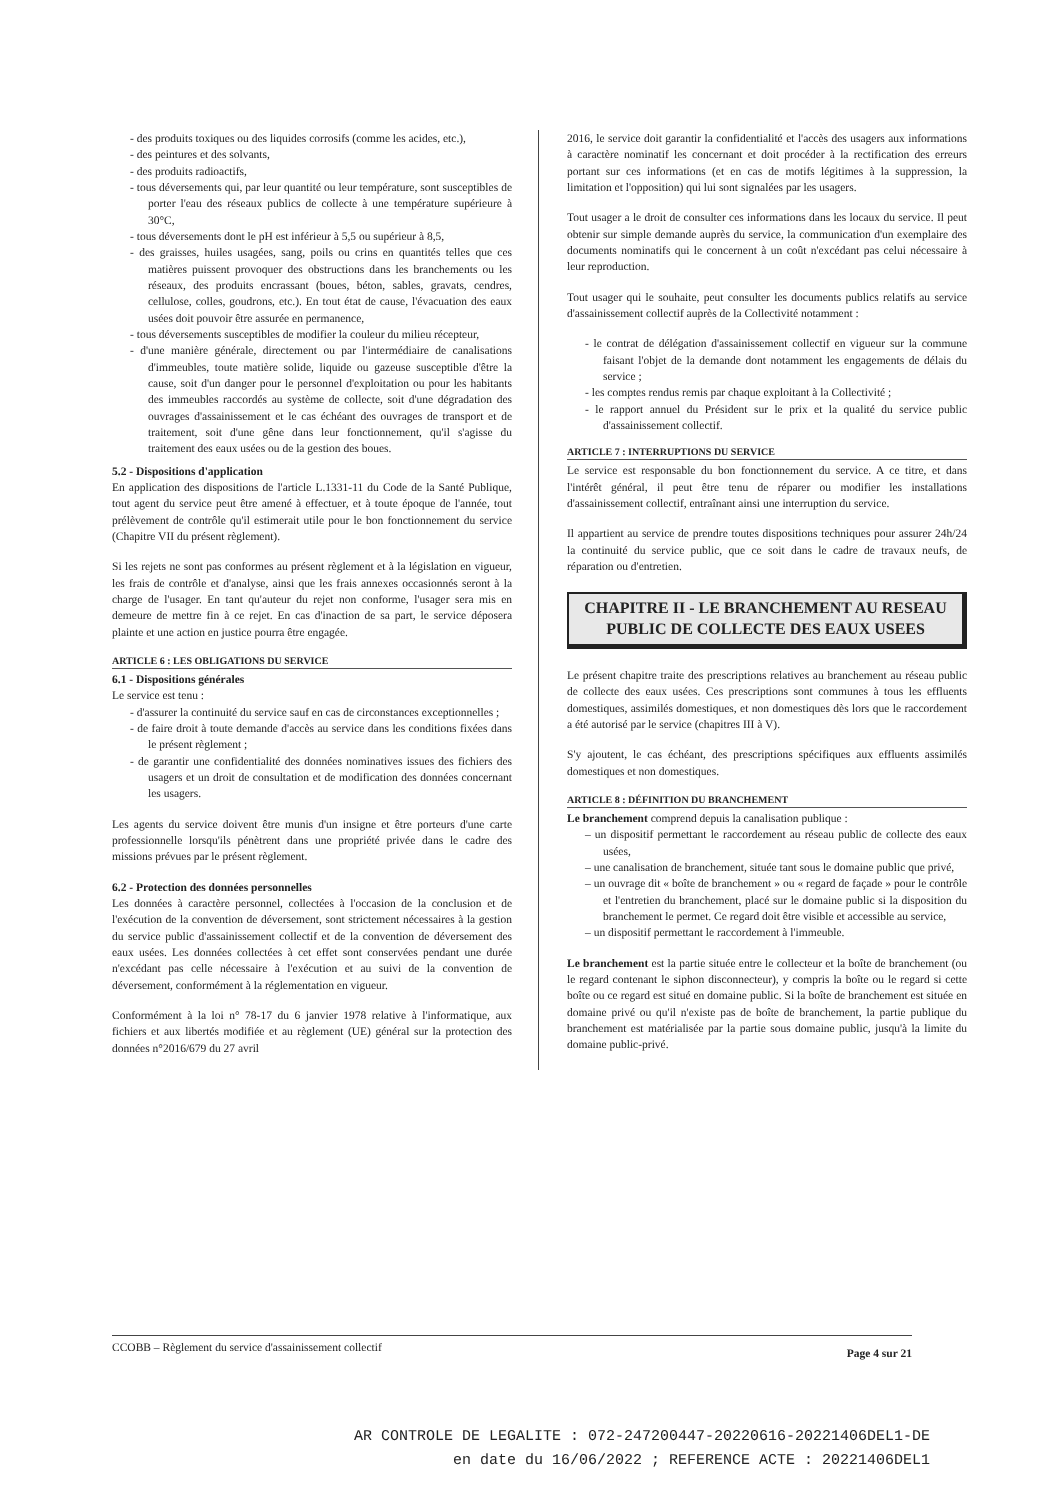- des produits toxiques ou des liquides corrosifs (comme les acides, etc.),
- des peintures et des solvants,
- des produits radioactifs,
- tous déversements qui, par leur quantité ou leur température, sont susceptibles de porter l'eau des réseaux publics de collecte à une température supérieure à 30°C,
- tous déversements dont le pH est inférieur à 5,5 ou supérieur à 8,5,
- des graisses, huiles usagées, sang, poils ou crins en quantités telles que ces matières puissent provoquer des obstructions dans les branchements ou les réseaux, des produits encrassant (boues, béton, sables, gravats, cendres, cellulose, colles, goudrons, etc.). En tout état de cause, l'évacuation des eaux usées doit pouvoir être assurée en permanence,
- tous déversements susceptibles de modifier la couleur du milieu récepteur,
- d'une manière générale, directement ou par l'intermédiaire de canalisations d'immeubles, toute matière solide, liquide ou gazeuse susceptible d'être la cause, soit d'un danger pour le personnel d'exploitation ou pour les habitants des immeubles raccordés au système de collecte, soit d'une dégradation des ouvrages d'assainissement et le cas échéant des ouvrages de transport et de traitement, soit d'une gêne dans leur fonctionnement, qu'il s'agisse du traitement des eaux usées ou de la gestion des boues.
5.2 - Dispositions d'application
En application des dispositions de l'article L.1331-11 du Code de la Santé Publique, tout agent du service peut être amené à effectuer, et à toute époque de l'année, tout prélèvement de contrôle qu'il estimerait utile pour le bon fonctionnement du service (Chapitre VII du présent règlement).
Si les rejets ne sont pas conformes au présent règlement et à la législation en vigueur, les frais de contrôle et d'analyse, ainsi que les frais annexes occasionnés seront à la charge de l'usager. En tant qu'auteur du rejet non conforme, l'usager sera mis en demeure de mettre fin à ce rejet. En cas d'inaction de sa part, le service déposera plainte et une action en justice pourra être engagée.
ARTICLE 6 : LES OBLIGATIONS DU SERVICE
6.1 - Dispositions générales
Le service est tenu :
- d'assurer la continuité du service sauf en cas de circonstances exceptionnelles ;
- de faire droit à toute demande d'accès au service dans les conditions fixées dans le présent règlement ;
- de garantir une confidentialité des données nominatives issues des fichiers des usagers et un droit de consultation et de modification des données concernant les usagers.
Les agents du service doivent être munis d'un insigne et être porteurs d'une carte professionnelle lorsqu'ils pénètrent dans une propriété privée dans le cadre des missions prévues par le présent règlement.
6.2 - Protection des données personnelles
Les données à caractère personnel, collectées à l'occasion de la conclusion et de l'exécution de la convention de déversement, sont strictement nécessaires à la gestion du service public d'assainissement collectif et de la convention de déversement des eaux usées. Les données collectées à cet effet sont conservées pendant une durée n'excédant pas celle nécessaire à l'exécution et au suivi de la convention de déversement, conformément à la réglementation en vigueur.
Conformément à la loi n° 78-17 du 6 janvier 1978 relative à l'informatique, aux fichiers et aux libertés modifiée et au règlement (UE) général sur la protection des données n°2016/679 du 27 avril
2016, le service doit garantir la confidentialité et l'accès des usagers aux informations à caractère nominatif les concernant et doit procéder à la rectification des erreurs portant sur ces informations (et en cas de motifs légitimes à la suppression, la limitation et l'opposition) qui lui sont signalées par les usagers.
Tout usager a le droit de consulter ces informations dans les locaux du service. Il peut obtenir sur simple demande auprès du service, la communication d'un exemplaire des documents nominatifs qui le concernent à un coût n'excédant pas celui nécessaire à leur reproduction.
Tout usager qui le souhaite, peut consulter les documents publics relatifs au service d'assainissement collectif auprès de la Collectivité notamment :
- le contrat de délégation d'assainissement collectif en vigueur sur la commune faisant l'objet de la demande dont notamment les engagements de délais du service ;
- les comptes rendus remis par chaque exploitant à la Collectivité ;
- le rapport annuel du Président sur le prix et la qualité du service public d'assainissement collectif.
ARTICLE 7 : INTERRUPTIONS DU SERVICE
Le service est responsable du bon fonctionnement du service. A ce titre, et dans l'intérêt général, il peut être tenu de réparer ou modifier les installations d'assainissement collectif, entraînant ainsi une interruption du service.
Il appartient au service de prendre toutes dispositions techniques pour assurer 24h/24 la continuité du service public, que ce soit dans le cadre de travaux neufs, de réparation ou d'entretien.
CHAPITRE II - LE BRANCHEMENT AU RESEAU PUBLIC DE COLLECTE DES EAUX USEES
Le présent chapitre traite des prescriptions relatives au branchement au réseau public de collecte des eaux usées. Ces prescriptions sont communes à tous les effluents domestiques, assimilés domestiques, et non domestiques dès lors que le raccordement a été autorisé par le service (chapitres III à V).
S'y ajoutent, le cas échéant, des prescriptions spécifiques aux effluents assimilés domestiques et non domestiques.
ARTICLE 8 : DÉFINITION DU BRANCHEMENT
Le branchement comprend depuis la canalisation publique :
– un dispositif permettant le raccordement au réseau public de collecte des eaux usées,
– une canalisation de branchement, située tant sous le domaine public que privé,
– un ouvrage dit « boîte de branchement » ou « regard de façade » pour le contrôle et l'entretien du branchement, placé sur le domaine public si la disposition du branchement le permet. Ce regard doit être visible et accessible au service,
– un dispositif permettant le raccordement à l'immeuble.
Le branchement est la partie située entre le collecteur et la boîte de branchement (ou le regard contenant le siphon disconnecteur), y compris la boîte ou le regard si cette boîte ou ce regard est situé en domaine public. Si la boîte de branchement est située en domaine privé ou qu'il n'existe pas de boîte de branchement, la partie publique du branchement est matérialisée par la partie sous domaine public, jusqu'à la limite du domaine public-privé.
CCOBB – Règlement du service d'assainissement collectif Page 4 sur 21
AR CONTROLE DE LEGALITE : 072-247200447-20220616-20221406DEL1-DE
en date du 16/06/2022 ; REFERENCE ACTE : 20221406DEL1